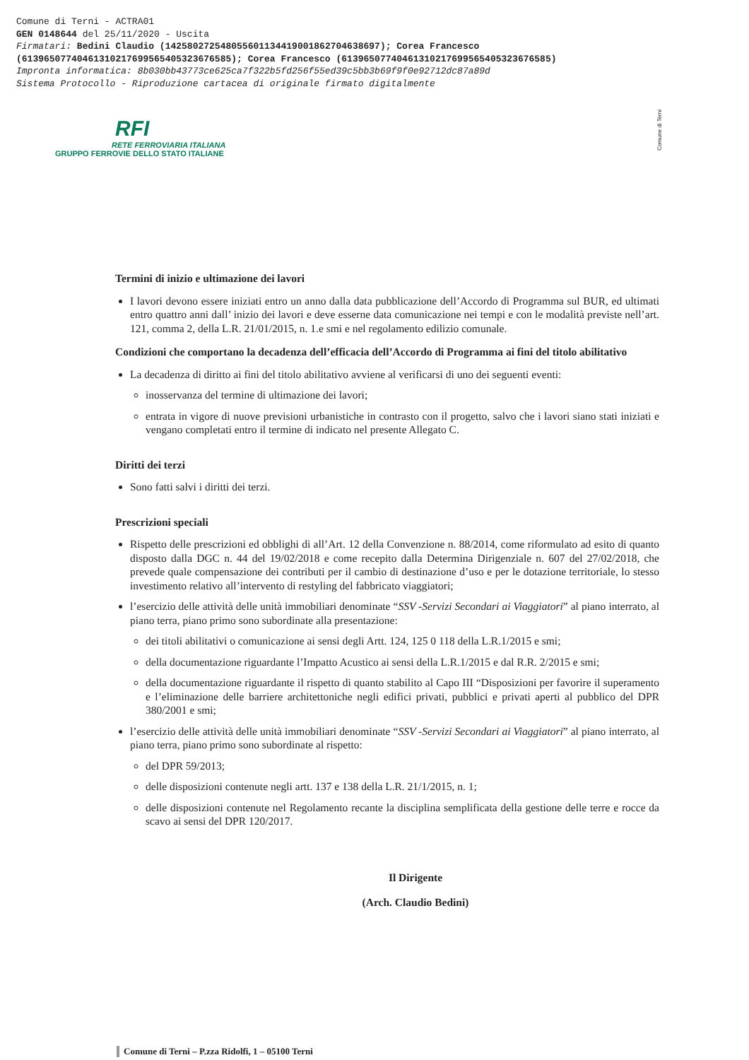Comune di Terni - ACTRA01
GEN 0148644 del 25/11/2020 - Uscita
Firmatari: Bedini Claudio (142580272548055601134419001862704638697); Corea Francesco
(61396507740461310217699565405323676585); Corea Francesco (61396507740461310217699565405323676585)
Impronta informatica: 8b030bb43773ce625ca7f322b5fd256f55ed39c5bb3b69f9f0e92712dc87a89d
Sistema Protocollo - Riproduzione cartacea di originale firmato digitalmente
RFI
RETE FERROVIARIA ITALIANA
GRUPPO FERROVIE DELLO STATO ITALIANE
Comune di Terni
Termini di inizio e ultimazione dei lavori
I lavori devono essere iniziati entro un anno dalla data pubblicazione dell’Accordo di Programma sul BUR, ed ultimati entro quattro anni dall’ inizio dei lavori e deve esserne data comunicazione nei tempi e con le modalità previste nell’art. 121, comma 2, della L.R. 21/01/2015, n. 1.e smi e nel regolamento edilizio comunale.
Condizioni che comportano la decadenza dell’efficacia dell’Accordo di Programma ai fini del titolo abilitativo
La decadenza di diritto ai fini del titolo abilitativo avviene al verificarsi di uno dei seguenti eventi:
inosservanza del termine di ultimazione dei lavori;
entrata in vigore di nuove previsioni urbanistiche in contrasto con il progetto, salvo che i lavori siano stati iniziati e vengano completati entro il termine di indicato nel presente Allegato C.
Diritti dei terzi
Sono fatti salvi i diritti dei terzi.
Prescrizioni speciali
Rispetto delle prescrizioni ed obblighi di all’Art. 12 della Convenzione n. 88/2014, come riformulato ad esito di quanto disposto dalla DGC n. 44 del 19/02/2018 e come recepito dalla Determina Dirigenziale n. 607 del 27/02/2018, che prevede quale compensazione dei contributi per il cambio di destinazione d’uso e per le dotazione territoriale, lo stesso investimento relativo all’intervento di restyling del fabbricato viaggiatori;
l’esercizio delle attività delle unità immobiliari denominate “SSV -Servizi Secondari ai Viaggiatori” al piano interrato, al piano terra, piano primo sono subordinate alla presentazione:
dei titoli abilitativi o comunicazione ai sensi degli Artt. 124, 125 0 118 della L.R.1/2015 e smi;
della documentazione riguardante l’Impatto Acustico ai sensi della L.R.1/2015 e dal R.R. 2/2015 e smi;
della documentazione riguardante il rispetto di quanto stabilito al Capo III “Disposizioni per favorire il superamento e l’eliminazione delle barriere architettoniche negli edifici privati, pubblici e privati aperti al pubblico del DPR 380/2001 e smi;
l’esercizio delle attività delle unità immobiliari denominate “SSV -Servizi Secondari ai Viaggiatori” al piano interrato, al piano terra, piano primo sono subordinate al rispetto:
del DPR 59/2013;
delle disposizioni contenute negli artt. 137 e 138 della L.R. 21/1/2015, n. 1;
delle disposizioni contenute nel Regolamento recante la disciplina semplificata della gestione delle terre e rocce da scavo ai sensi del DPR 120/2017.
Il Dirigente
(Arch. Claudio Bedini)
Comune di Terni – P.zza Ridolfi, 1 – 05100 Terni